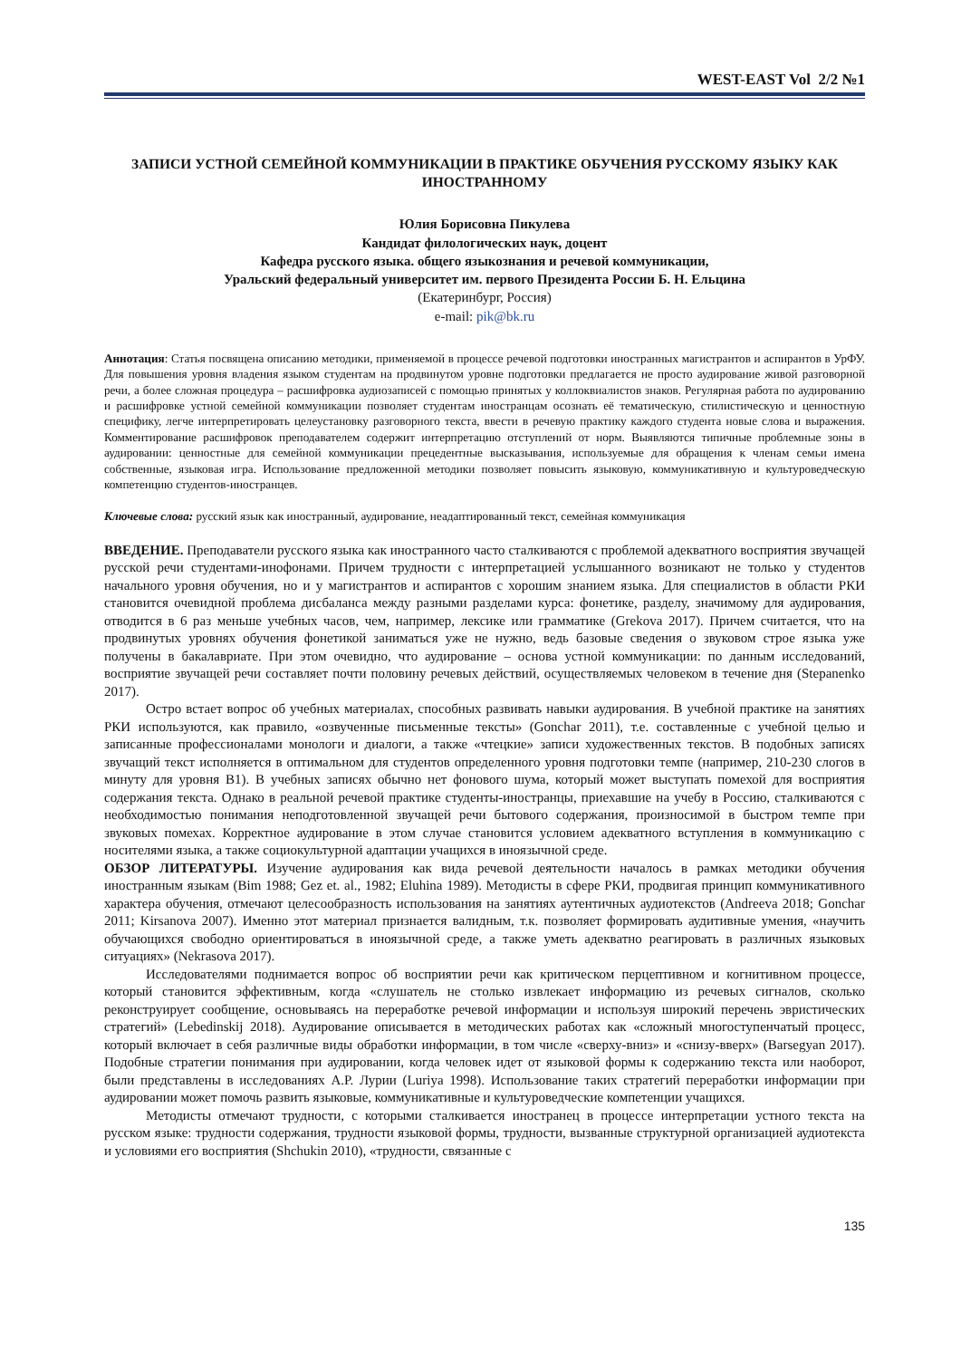WEST-EAST Vol 2/2 №1
ЗАПИСИ УСТНОЙ СЕМЕЙНОЙ КОММУНИКАЦИИ В ПРАКТИКЕ ОБУЧЕНИЯ РУССКОМУ ЯЗЫКУ КАК ИНОСТРАННОМУ
Юлия Борисовна Пикулева
Кандидат филологических наук, доцент
Кафедра русского языка. общего языкознания и речевой коммуникации,
Уральский федеральный университет им. первого Президента России Б. Н. Ельцина
(Екатеринбург, Россия)
e-mail: pik@bk.ru
Аннотация: Статья посвящена описанию методики, применяемой в процессе речевой подготовки иностранных магистрантов и аспирантов в УрФУ. Для повышения уровня владения языком студентам на продвинутом уровне подготовки предлагается не просто аудирование живой разговорной речи, а более сложная процедура – расшифровка аудиозаписей с помощью принятых у коллоквиалистов знаков. Регулярная работа по аудированию и расшифровке устной семейной коммуникации позволяет студентам иностранцам осознать её тематическую, стилистическую и ценностную специфику, легче интерпретировать целеустановку разговорного текста, ввести в речевую практику каждого студента новые слова и выражения. Комментирование расшифровок преподавателем содержит интерпретацию отступлений от норм. Выявляются типичные проблемные зоны в аудировании: ценностные для семейной коммуникации прецедентные высказывания, используемые для обращения к членам семьи имена собственные, языковая игра. Использование предложенной методики позволяет повысить языковую, коммуникативную и культуроведческую компетенцию студентов-иностранцев.
Ключевые слова: русский язык как иностранный, аудирование, неадаптированный текст, семейная коммуникация
ВВЕДЕНИЕ. Преподаватели русского языка как иностранного часто сталкиваются с проблемой адекватного восприятия звучащей русской речи студентами-инофонами. Причем трудности с интерпретацией услышанного возникают не только у студентов начального уровня обучения, но и у магистрантов и аспирантов с хорошим знанием языка. Для специалистов в области РКИ становится очевидной проблема дисбаланса между разными разделами курса: фонетике, разделу, значимому для аудирования, отводится в 6 раз меньше учебных часов, чем, например, лексике или грамматике (Grekova 2017). Причем считается, что на продвинутых уровнях обучения фонетикой заниматься уже не нужно, ведь базовые сведения о звуковом строе языка уже получены в бакалавриате. При этом очевидно, что аудирование – основа устной коммуникации: по данным исследований, восприятие звучащей речи составляет почти половину речевых действий, осуществляемых человеком в течение дня (Stepanenko 2017).
Остро встает вопрос об учебных материалах, способных развивать навыки аудирования. В учебной практике на занятиях РКИ используются, как правило, «озвученные письменные тексты» (Gonchar 2011), т.е. составленные с учебной целью и записанные профессионалами монологи и диалоги, а также «чтецкие» записи художественных текстов. В подобных записях звучащий текст исполняется в оптимальном для студентов определенного уровня подготовки темпе (например, 210-230 слогов в минуту для уровня В1). В учебных записях обычно нет фонового шума, который может выступать помехой для восприятия содержания текста. Однако в реальной речевой практике студенты-иностранцы, приехавшие на учебу в Россию, сталкиваются с необходимостью понимания неподготовленной звучащей речи бытового содержания, произносимой в быстром темпе при звуковых помехах. Корректное аудирование в этом случае становится условием адекватного вступления в коммуникацию с носителями языка, а также социокультурной адаптации учащихся в иноязычной среде.
ОБЗОР ЛИТЕРАТУРЫ. Изучение аудирования как вида речевой деятельности началось в рамках методики обучения иностранным языкам (Bim 1988; Gez et. al., 1982; Eluhina 1989). Методисты в сфере РКИ, продвигая принцип коммуникативного характера обучения, отмечают целесообразность использования на занятиях аутентичных аудиотекстов (Andreeva 2018; Gonchar 2011; Kirsanova 2007). Именно этот материал признается валидным, т.к. позволяет формировать аудитивные умения, «научить обучающихся свободно ориентироваться в иноязычной среде, а также уметь адекватно реагировать в различных языковых ситуациях» (Nekrasova 2017).
Исследователями поднимается вопрос об восприятии речи как критическом перцептивном и когнитивном процессе, который становится эффективным, когда «слушатель не столько извлекает информацию из речевых сигналов, сколько реконструирует сообщение, основываясь на переработке речевой информации и используя широкий перечень эвристических стратегий» (Lebedinskij 2018). Аудирование описывается в методических работах как «сложный многоступенчатый процесс, который включает в себя различные виды обработки информации, в том числе «сверху-вниз» и «снизу-вверх» (Barsegyan 2017). Подобные стратегии понимания при аудировании, когда человек идет от языковой формы к содержанию текста или наоборот, были представлены в исследованиях А.Р. Лурии (Luriya 1998). Использование таких стратегий переработки информации при аудировании может помочь развить языковые, коммуникативные и культуроведческие компетенции учащихся.
Методисты отмечают трудности, с которыми сталкивается иностранец в процессе интерпретации устного текста на русском языке: трудности содержания, трудности языковой формы, трудности, вызванные структурной организацией аудиотекста и условиями его восприятия (Shchukin 2010), «трудности, связанные с
135